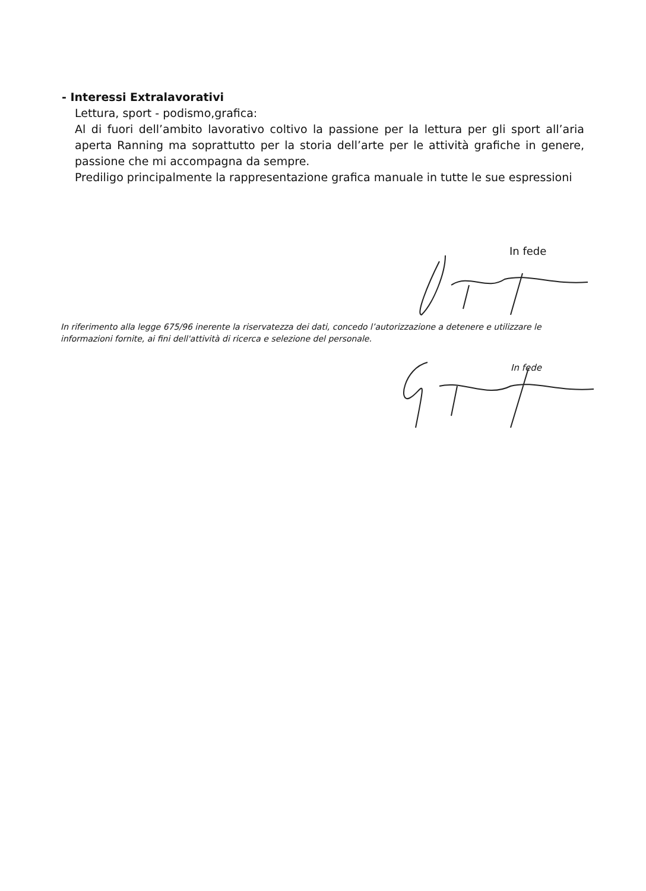- Interessi Extralavorativi
Lettura, sport - podismo,grafica:
Al di fuori dell’ambito lavorativo coltivo la passione per la lettura per gli sport all’aria aperta Ranning ma soprattutto per la storia dell’arte per le attività grafiche in genere, passione che mi accompagna da sempre.
Prediligo principalmente la rappresentazione grafica manuale in tutte le sue espressioni
In fede
In riferimento alla legge 675/96 inerente la riservatezza dei dati, concedo l’autorizzazione a detenere e utilizzare le informazioni fornite, ai fini dell'attività di ricerca e selezione del personale.
In fede